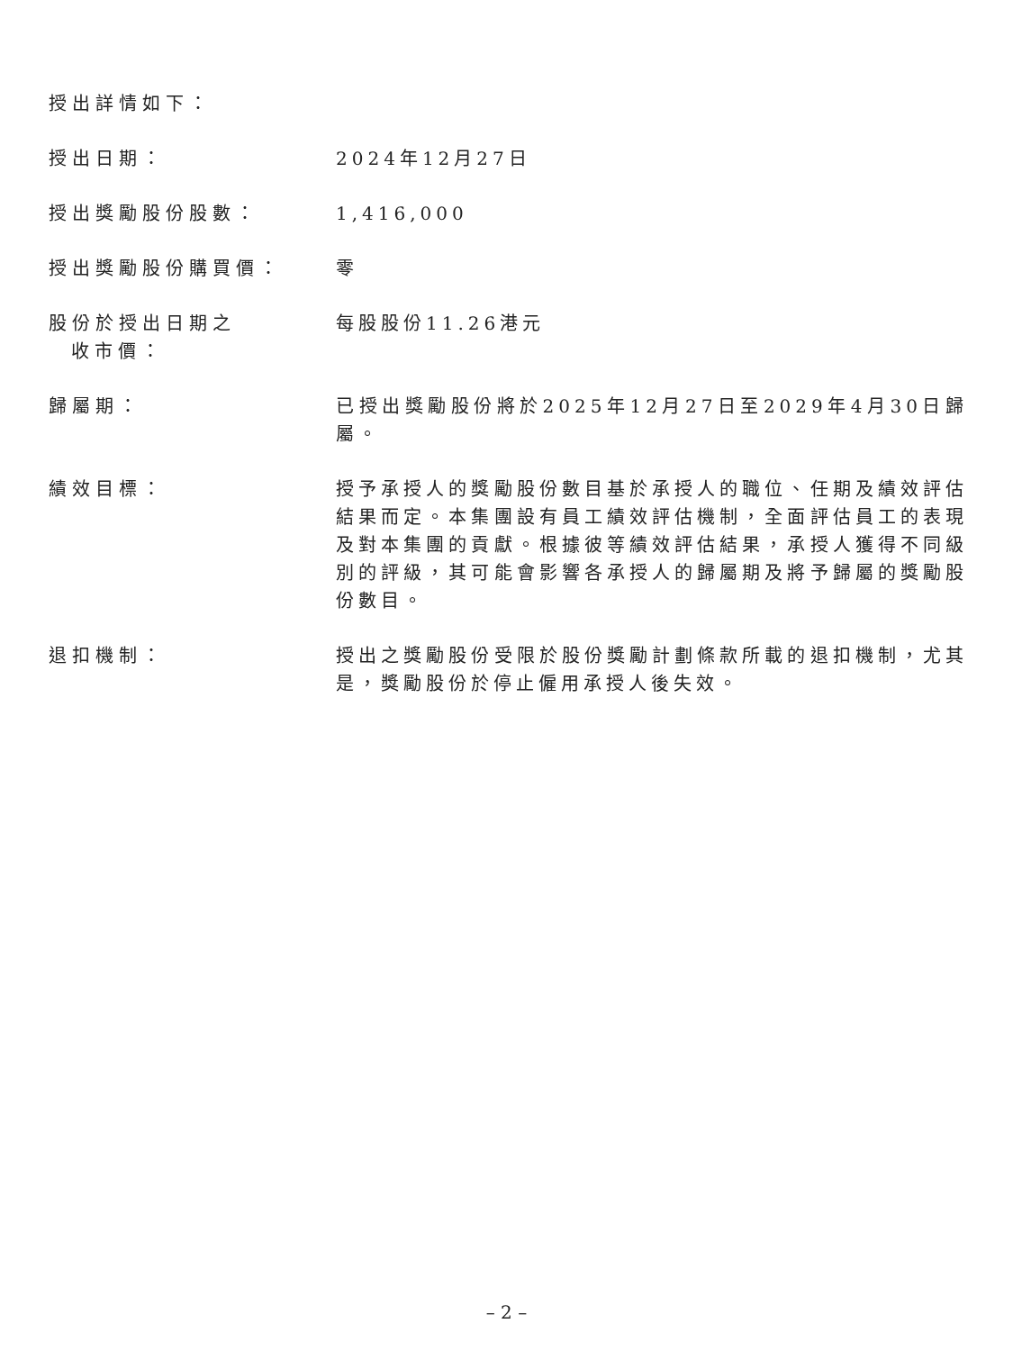授出詳情如下：
授出日期： 2024年12月27日
授出獎勵股份股數： 1,416,000
授出獎勵股份購買價： 零
股份於授出日期之
收市價：
每股股份11.26港元
歸屬期： 已授出獎勵股份將於2025年12月27日至2029年4月30日歸屬。
績效目標： 授予承授人的獎勵股份數目基於承授人的職位、任期及績效評估結果而定。本集團設有員工績效評估機制，全面評估員工的表現及對本集團的貢獻。根據彼等績效評估結果，承授人獲得不同級別的評級，其可能會影響各承授人的歸屬期及將予歸屬的獎勵股份數目。
退扣機制： 授出之獎勵股份受限於股份獎勵計劃條款所載的退扣機制，尤其是，獎勵股份於停止僱用承授人後失效。
– 2 –